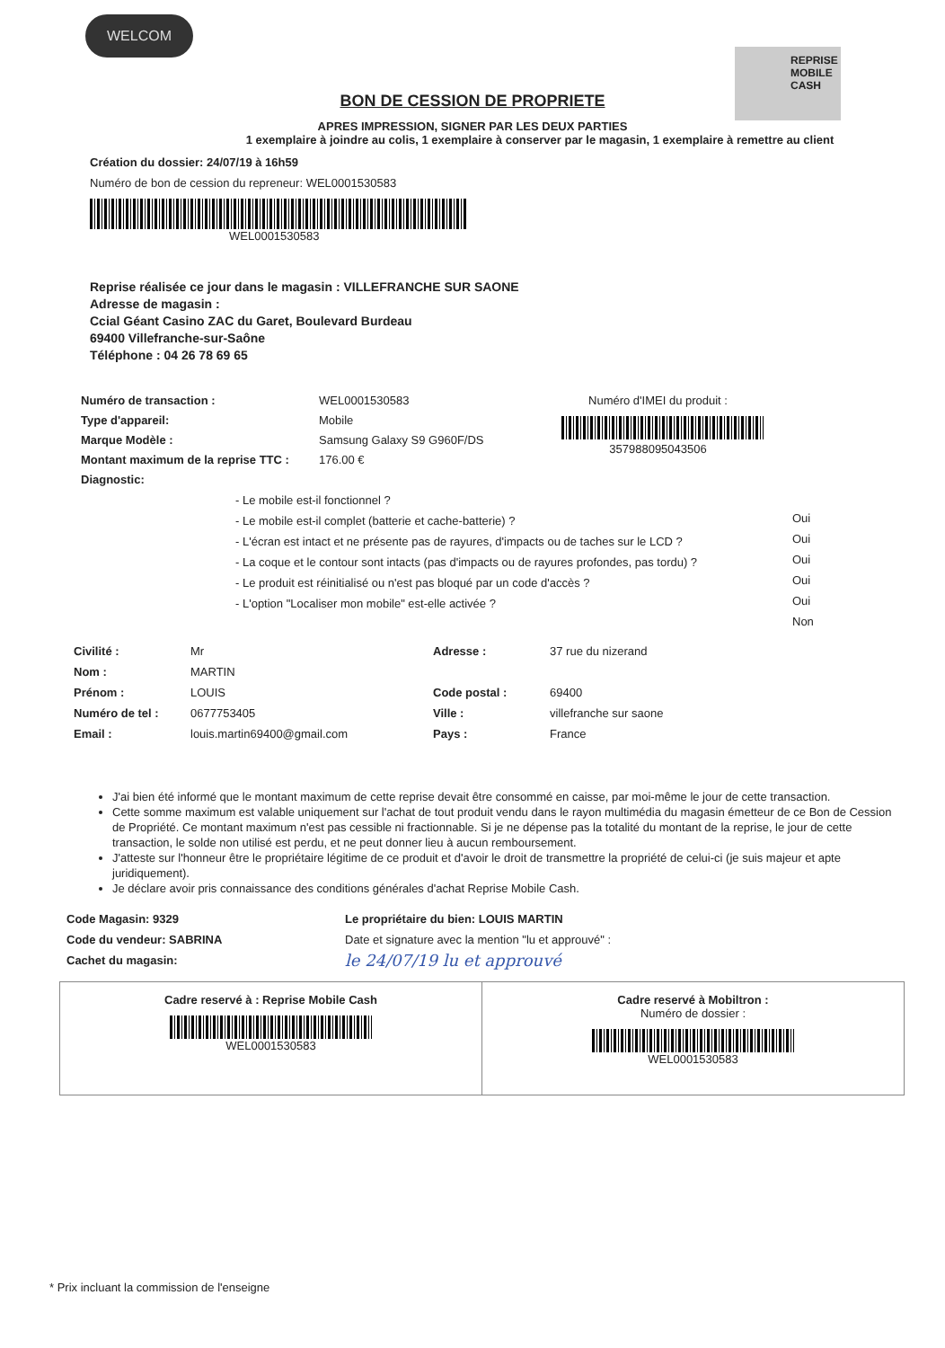WELCOM
REPRISE
MOBILE
CASH
BON DE CESSION DE PROPRIETE
APRES IMPRESSION, SIGNER PAR LES DEUX PARTIES
1 exemplaire à joindre au colis, 1 exemplaire à conserver par le magasin, 1 exemplaire à remettre au client
Création du dossier: 24/07/19 à 16h59
Numéro de bon de cession du repreneur: WEL0001530583
WEL0001530583
Reprise réalisée ce jour dans le magasin : VILLEFRANCHE SUR SAONE
Adresse de magasin :
Ccial Géant Casino ZAC du Garet, Boulevard Burdeau
69400 Villefranche-sur-Saône
Téléphone : 04 26 78 69 65
Numéro de transaction :
Type d'appareil:
Marque Modèle :
Montant maximum de la reprise TTC :
Diagnostic:
WEL0001530583
Mobile
Samsung Galaxy S9 G960F/DS
176.00 €
Numéro d'IMEI du produit :
357988095043506
- Le mobile est-il fonctionnel ?
- Le mobile est-il complet (batterie et cache-batterie) ?
- L'écran est intact et ne présente pas de rayures, d'impacts ou de taches sur le LCD ?
- La coque et le contour sont intacts (pas d'impacts ou de rayures profondes, pas tordu) ?
- Le produit est réinitialisé ou n'est pas bloqué par un code d'accès ?
- L'option "Localiser mon mobile" est-elle activée ?
Oui
Oui
Oui
Oui
Oui
Non
Civilité :
Nom :
Prénom :
Numéro de tel :
Email :
Mr
MARTIN
LOUIS
0677753405
louis.martin69400@gmail.com
Adresse :
Code postal :
Ville :
Pays :
37 rue du nizerand
69400
villefranche sur saone
France
J'ai bien été informé que le montant maximum de cette reprise devait être consommé en caisse, par moi-même le jour de cette transaction.
Cette somme maximum est valable uniquement sur l'achat de tout produit vendu dans le rayon multimédia du magasin émetteur de ce Bon de Cession de Propriété. Ce montant maximum n'est pas cessible ni fractionnable. Si je ne dépense pas la totalité du montant de la reprise, le jour de cette transaction, le solde non utilisé est perdu, et ne peut donner lieu à aucun remboursement.
J'atteste sur l'honneur être le propriétaire légitime de ce produit et d'avoir le droit de transmettre la propriété de celui-ci (je suis majeur et apte juridiquement).
Je déclare avoir pris connaissance des conditions générales d'achat Reprise Mobile Cash.
Code Magasin: 9329
Code du vendeur: SABRINA
Cachet du magasin:
Le propriétaire du bien: LOUIS MARTIN
Date et signature avec la mention "lu et approuvé" :
le 24/07/19 lu et approuvé
Cadre reservé à : Reprise Mobile Cash
WEL0001530583
Cadre reservé à Mobiltron :
Numéro de dossier :
WEL0001530583
* Prix incluant la commission de l'enseigne